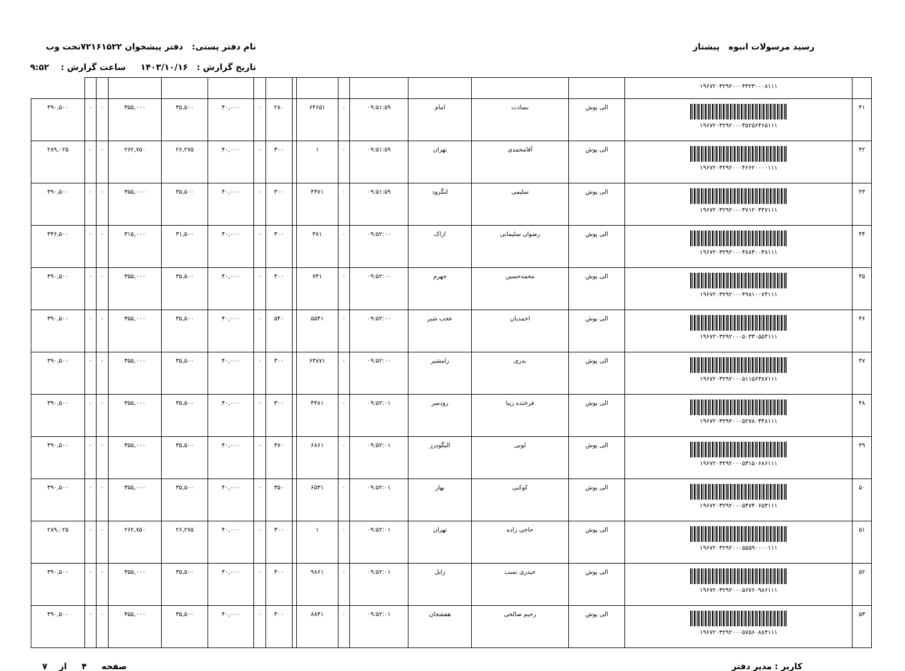رسید مرسولات انبوه پیشتاز نام دفتر پستی: دفتر پیشخوان ۷۲۱۶۱۵۲۲تحت وب
تاریخ گزارش : ۱۴۰۳/۱۰/۱۶ ساعت گزارش : ۹:۵۲
| | ۱۹۶۷۲۰۳۲۹۲۰۰۰۴۴۲۳۰۰۰۸۱۱۱ | | | | | | | | | | | | | | | |
| ۴۱ | ۱۹۶۷۲۰۳۲۹۲۰۰۰۴۵۲۵۶۴۶۵۱۱۱ | الی پوش | بسادت | امام | ۰۹:۵۱:۵۹ | ۰ | ۶۴۶۵۱ | | ۲۸۰ | ۰ | ۴۰,۰۰۰ | ۳۵,۵۰۰ | ۳۵۵,۰۰۰ | ۰ | ۰ | ۳۹۰,۵۰۰ |
| ۴۲ | ۱۹۶۷۲۰۳۲۹۲۰۰۰۴۶۶۲۰۰۰۰۱۱۱ | الی پوش | آقامحمدی | تهران | ۰۹:۵۱:۵۹ | ۰ | ۱ | | ۳۰۰ | ۰ | ۴۰,۰۰۰ | ۲۶,۲۷۵ | ۲۶۲,۷۵۰ | ۰ | ۰ | ۲۸۹,۰۲۵ |
| ۴۳ | ۱۹۶۷۲۰۳۲۹۲۰۰۰۴۷۱۲۰۴۴۷۱۱۱ | الی پوش | سلیمی | لنگرود | ۰۹:۵۱:۵۹ | ۰ | ۴۴۷۱ | | ۳۰۰ | ۰ | ۴۰,۰۰۰ | ۳۵,۵۰۰ | ۳۵۵,۰۰۰ | ۰ | ۰ | ۳۹۰,۵۰۰ |
| ۴۴ | ۱۹۶۷۲۰۳۲۹۲۰۰۰۴۸۸۴۰۰۳۸۱۱۱ | الی پوش | رضوان سلیمانی | اراک | ۰۹:۵۲:۰۰ | ۰ | ۳۸۱ | | ۳۰۰ | ۰ | ۴۰,۰۰۰ | ۳۱,۵۰۰ | ۳۱۵,۰۰۰ | ۰ | ۰ | ۳۴۶,۵۰۰ |
| ۴۵ | ۱۹۶۷۲۰۳۲۹۲۰۰۰۴۹۸۱۰۰۷۴۱۱۱ | الی پوش | محمدحسین | جهرم | ۰۹:۵۲:۰۰ | ۰ | ۷۴۱ | | ۴۰۰ | ۰ | ۴۰,۰۰۰ | ۳۵,۵۰۰ | ۳۵۵,۰۰۰ | ۰ | ۰ | ۳۹۰,۵۰۰ |
| ۴۶ | ۱۹۶۷۲۰۳۲۹۲۰۰۰۵۰۳۳۰۵۵۴۱۱۱ | الی پوش | احمدیان | عجب شیر | ۰۹:۵۲:۰۰ | ۰ | ۵۵۴۱ | | ۵۴۰ | ۰ | ۴۰,۰۰۰ | ۳۵,۵۰۰ | ۳۵۵,۰۰۰ | ۰ | ۰ | ۳۹۰,۵۰۰ |
| ۴۷ | ۱۹۶۷۲۰۳۲۹۲۰۰۰۵۱۱۵۶۳۸۷۱۱۱ | الی پوش | بدری | رامشیر | ۰۹:۵۲:۰۰ | ۰ | ۶۳۸۷۱ | | ۳۰۰ | ۰ | ۴۰,۰۰۰ | ۳۵,۵۰۰ | ۳۵۵,۰۰۰ | ۰ | ۰ | ۳۹۰,۵۰۰ |
| ۴۸ | ۱۹۶۷۲۰۳۲۹۲۰۰۰۵۲۷۸۰۴۴۸۱۱۱ | الی پوش | فرخنده زیبا | رودسر | ۰۹:۵۲:۰۱ | ۰ | ۴۴۸۱ | | ۳۰۰ | ۰ | ۴۰,۰۰۰ | ۳۵,۵۰۰ | ۳۵۵,۰۰۰ | ۰ | ۰ | ۳۹۰,۵۰۰ |
| ۴۹ | ۱۹۶۷۲۰۳۲۹۲۰۰۰۵۳۱۵۰۶۸۶۱۱۱ | الی پوش | لونی | الیگودرز | ۰۹:۵۲:۰۱ | ۰ | ۶۸۶۱ | | ۴۷۰ | ۰ | ۴۰,۰۰۰ | ۳۵,۵۰۰ | ۳۵۵,۰۰۰ | ۰ | ۰ | ۳۹۰,۵۰۰ |
| ۵۰ | ۱۹۶۷۲۰۳۲۹۲۰۰۰۵۴۷۴۰۶۵۳۱۱۱ | الی پوش | کوکبی | بهار | ۰۹:۵۲:۰۱ | ۰ | ۶۵۳۱ | | ۳۵۰ | ۰ | ۴۰,۰۰۰ | ۳۵,۵۰۰ | ۳۵۵,۰۰۰ | ۰ | ۰ | ۳۹۰,۵۰۰ |
| ۵۱ | ۱۹۶۷۲۰۳۲۹۲۰۰۰۵۵۵۹۰۰۰۰۱۱۱ | الی پوش | حاجی زاده | تهران | ۰۹:۵۲:۰۱ | ۰ | ۱ | | ۳۰۰ | ۰ | ۴۰,۰۰۰ | ۲۶,۲۷۵ | ۲۶۲,۷۵۰ | ۰ | ۰ | ۲۸۹,۰۲۵ |
| ۵۲ | ۱۹۶۷۲۰۳۲۹۲۰۰۰۵۶۷۶۰۹۸۶۱۱۱ | الی پوش | حیدری نسب | زابل | ۰۹:۵۲:۰۱ | ۰ | ۹۸۶۱ | | ۳۰۰ | ۰ | ۴۰,۰۰۰ | ۳۵,۵۰۰ | ۳۵۵,۰۰۰ | ۰ | ۰ | ۳۹۰,۵۰۰ |
| ۵۳ | ۱۹۶۷۲۰۳۲۹۲۰۰۰۵۷۵۶۰۸۸۴۱۱۱ | الی پوش | رحیم صالحی | هفشجان | ۰۹:۵۲:۰۱ | ۰ | ۸۸۴۱ | | ۳۰۰ | ۰ | ۴۰,۰۰۰ | ۳۵,۵۰۰ | ۳۵۵,۰۰۰ | ۰ | ۰ | ۳۹۰,۵۰۰ |
کاربر : مدیر دفتر صفحه ۴ از ۷